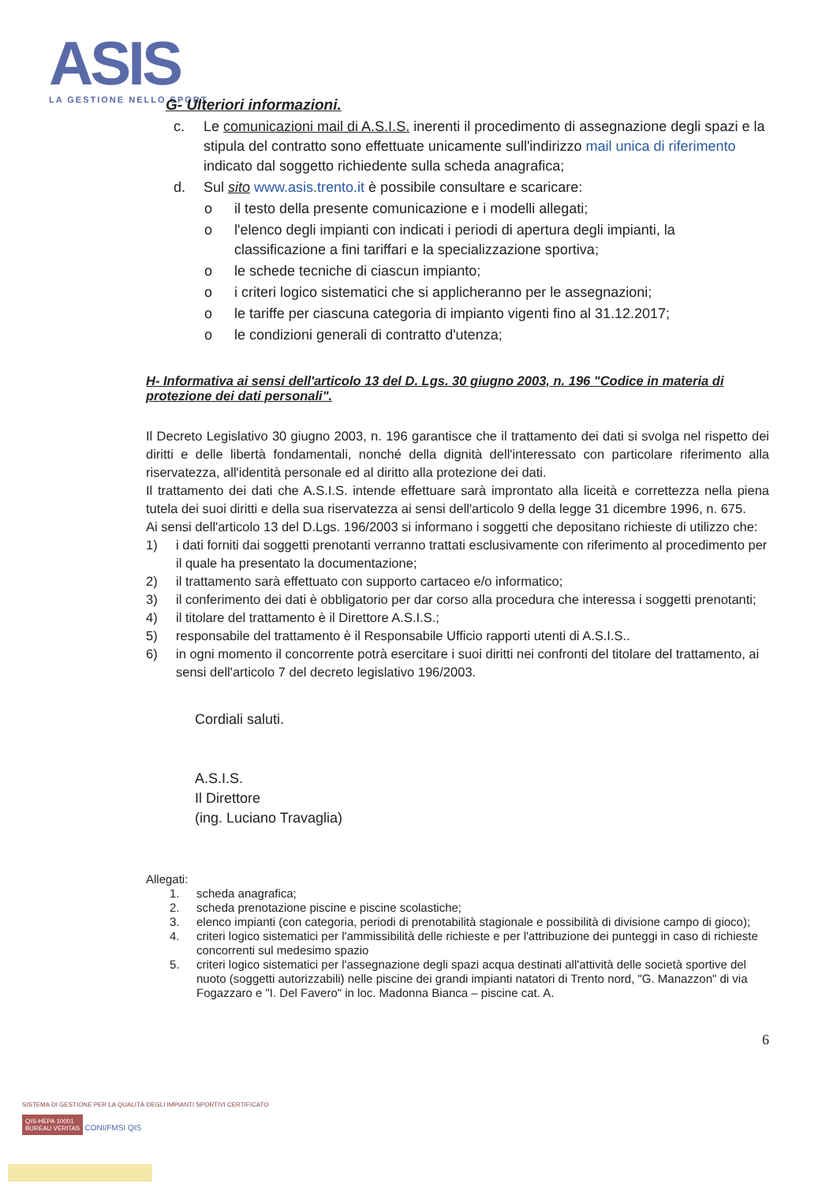ASIS
LA GESTIONE NELLO SPORT
G- Ulteriori informazioni.
c. Le comunicazioni mail di A.S.I.S. inerenti il procedimento di assegnazione degli spazi e la stipula del contratto sono effettuate unicamente sull'indirizzo mail unica di riferimento indicato dal soggetto richiedente sulla scheda anagrafica;
d. Sul sito www.asis.trento.it è possibile consultare e scaricare:
o il testo della presente comunicazione e i modelli allegati;
o l'elenco degli impianti con indicati i periodi di apertura degli impianti, la classificazione a fini tariffari e la specializzazione sportiva;
o le schede tecniche di ciascun impianto;
o i criteri logico sistematici che si applicheranno per le assegnazioni;
o le tariffe per ciascuna categoria di impianto vigenti fino al 31.12.2017;
o le condizioni generali di contratto d'utenza;
H- Informativa ai sensi dell'articolo 13 del D. Lgs. 30 giugno 2003, n. 196 "Codice in materia di protezione dei dati personali".
Il Decreto Legislativo 30 giugno 2003, n. 196 garantisce che il trattamento dei dati si svolga nel rispetto dei diritti e delle libertà fondamentali, nonché della dignità dell'interessato con particolare riferimento alla riservatezza, all'identità personale ed al diritto alla protezione dei dati.
Il trattamento dei dati che A.S.I.S. intende effettuare sarà improntato alla liceità e correttezza nella piena tutela dei suoi diritti e della sua riservatezza ai sensi dell'articolo 9 della legge 31 dicembre 1996, n. 675.
Ai sensi dell'articolo 13 del D.Lgs. 196/2003 si informano i soggetti che depositano richieste di utilizzo che:
1) i dati forniti dai soggetti prenotanti verranno trattati esclusivamente con riferimento al procedimento per il quale ha presentato la documentazione;
2) il trattamento sarà effettuato con supporto cartaceo e/o informatico;
3) il conferimento dei dati è obbligatorio per dar corso alla procedura che interessa i soggetti prenotanti;
4) il titolare del trattamento è il Direttore A.S.I.S.;
5) responsabile del trattamento è il Responsabile Ufficio rapporti utenti di A.S.I.S..
6) in ogni momento il concorrente potrà esercitare i suoi diritti nei confronti del titolare del trattamento, ai sensi dell'articolo 7 del decreto legislativo 196/2003.
Cordiali saluti.
A.S.I.S.
Il Direttore
(ing. Luciano Travaglia)
Allegati:
1. scheda anagrafica;
2. scheda prenotazione piscine e piscine scolastiche;
3. elenco impianti (con categoria, periodi di prenotabilità stagionale e possibilità di divisione campo di gioco);
4. criteri logico sistematici per l'ammissibilità delle richieste e per l'attribuzione dei punteggi in caso di richieste concorrenti sul medesimo spazio
5. criteri logico sistematici per l'assegnazione degli spazi acqua destinati all'attività delle società sportive del nuoto (soggetti autorizzabili) nelle piscine dei grandi impianti natatori di Trento nord, "G. Manazzon" di via Fogazzaro e "I. Del Favero" in loc. Madonna Bianca – piscine cat. A.
6
SISTEMA DI GESTIONE PER LA QUALITÀ DEGLI IMPIANTI SPORTIVI CERTIFICATO
QIS-HEPA 10001
BUREAU VERITAS CONI/FMSI QIS